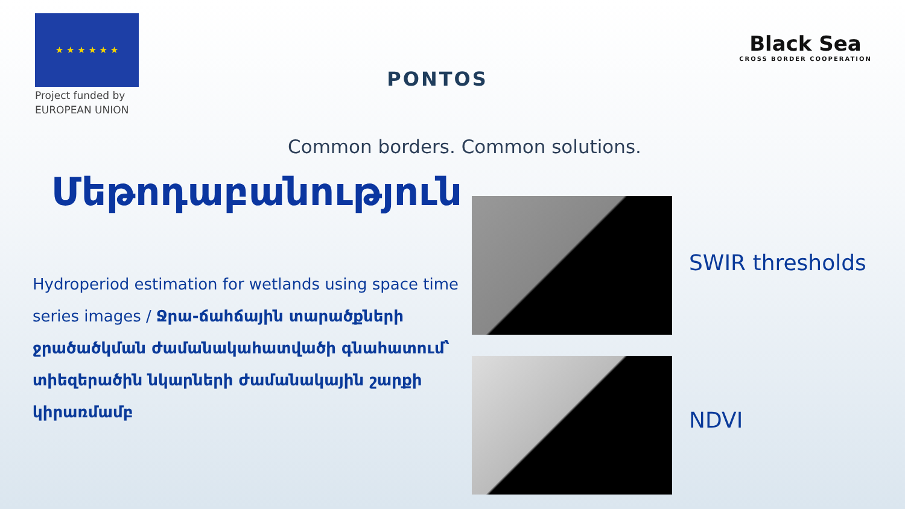★ ★ ★ ★ ★ ★
Project funded by
EUROPEAN UNION
PONTOS
Black Sea
CROSS BORDER COOPERATION
Common borders. Common solutions.
Մեթոդաբանություն
Hydroperiod estimation for wetlands using space time series images / Ջրա-ճահճային տարածքների ջրածածկման ժամանակահատվածի գնահատում՝ տիեզերածին նկարների ժամանակային շարքի կիրառմամբ
SWIR thresholds
NDVI